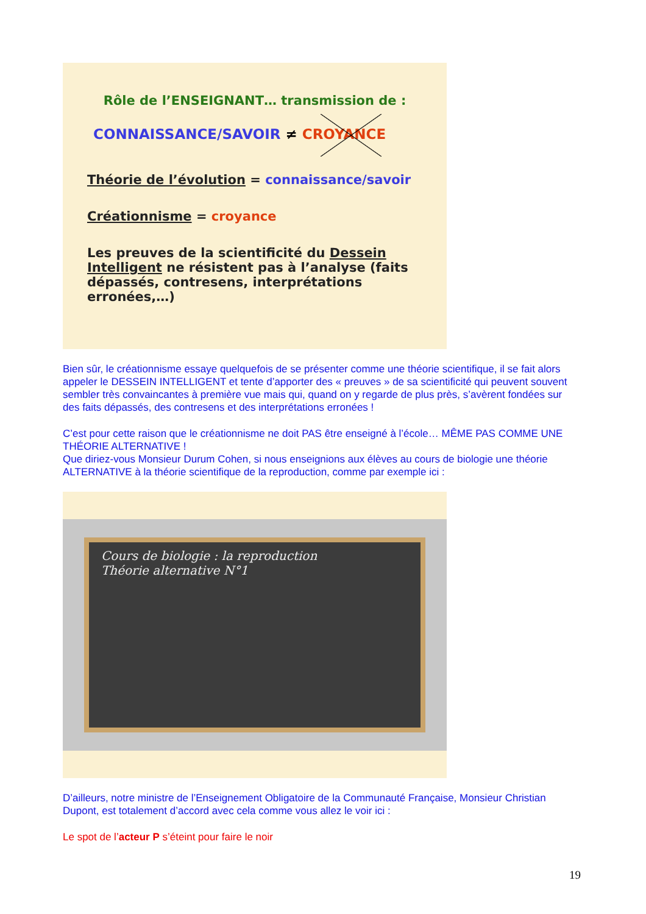Rôle de l’ENSEIGNANT… transmission de :
CONNAISSANCE/SAVOIR ≠ CROYANCE
Théorie de l’évolution = connaissance/savoir
Créationnisme = croyance
Les preuves de la scientificité du Dessein Intelligent ne résistent pas à l’analyse (faits dépassés, contresens, interprétations erronées,…)
Bien sûr, le créationnisme essaye quelquefois de se présenter comme une théorie scientifique, il se fait alors appeler le DESSEIN INTELLIGENT et tente d’apporter des « preuves » de sa scientificité qui peuvent souvent sembler très convaincantes à première vue mais qui, quand on y regarde de plus près, s’avèrent fondées sur des faits dépassés, des contresens et des interprétations erronées !
C’est pour cette raison que le créationnisme ne doit PAS être enseigné à l’école… MÊME PAS COMME UNE THÉORIE ALTERNATIVE !
Que diriez-vous Monsieur Durum Cohen, si nous enseignions aux élèves au cours de biologie une théorie ALTERNATIVE à la théorie scientifique de la reproduction, comme par exemple ici :
Cours de biologie : la reproduction
Théorie alternative N°1
D’ailleurs, notre ministre de l’Enseignement Obligatoire de la Communauté Française, Monsieur Christian Dupont, est totalement d’accord avec cela comme vous allez le voir ici :
Le spot de l’acteur P s’éteint pour faire le noir
19